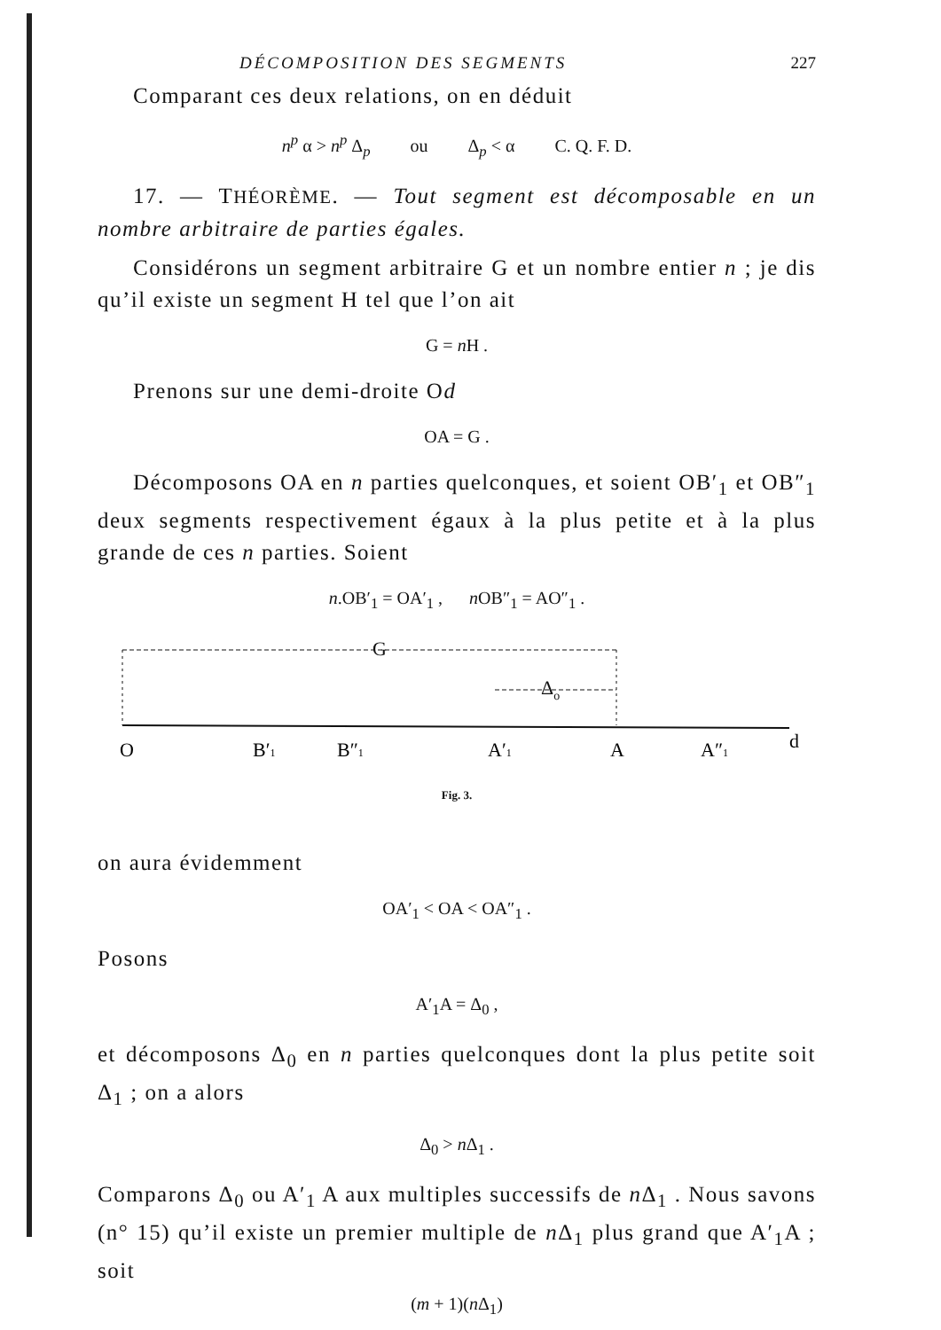DÉCOMPOSITION DES SEGMENTS 227
Comparant ces deux relations, on en déduit
n<sup>p</sup> α > n<sup>p</sup> Δ<sub>p</sub> ou Δ<sub>p</sub> < α C. Q. F. D.
17. — THÉORÈME. — Tout segment est décomposable en un nombre arbitraire de parties égales.
Considérons un segment arbitraire G et un nombre entier n ; je dis qu’il existe un segment H tel que l’on ait
G = n H .
Prenons sur une demi-droite Od
OA = G .
Décomposons OA en n parties quelconques, et soient OB′<sub>1</sub> et OB″<sub>1</sub> deux segments respectivement égaux à la plus petite et à la plus grande de ces n parties. Soient
n.OB′<sub>1</sub> = OA′<sub>1</sub> , n OB″<sub>1</sub> = AO″<sub>1</sub> .
G
Δo
O
B′1
B″1
A′1
A
A″1
d
Fig. 3.
on aura évidemment
OA′<sub>1</sub> < OA < OA″<sub>1</sub> .
Posons
A′<sub>1</sub>A = Δ<sub>0</sub> ,
et décomposons Δ<sub>0</sub> en n parties quelconques dont la plus petite soit Δ<sub>1</sub> ; on a alors
Δ<sub>0</sub> > n Δ<sub>1</sub> .
Comparons Δ<sub>0</sub> ou A′<sub>1</sub> A aux multiples successifs de n Δ<sub>1</sub> . Nous savons (n° 15) qu’il existe un premier multiple de n Δ<sub>1</sub> plus grand que A′<sub>1</sub>A ; soit
(m + 1)(n Δ<sub>1</sub>)